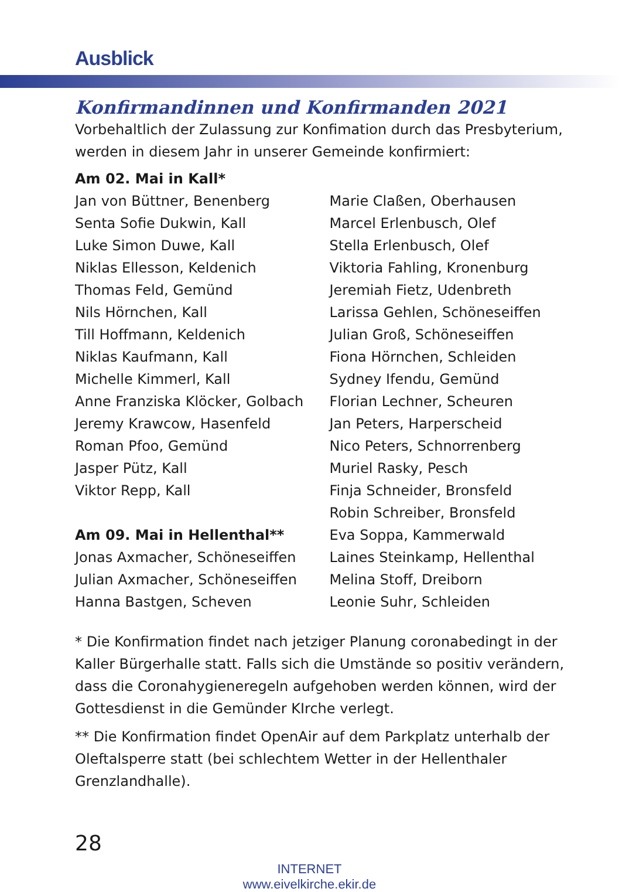Ausblick
Konfirmandinnen und Konfirmanden 2021
Vorbehaltlich der Zulassung zur Konfimation durch das Presbyterium, werden in diesem Jahr in unserer Gemeinde konfirmiert:
Am 02. Mai in Kall*
Jan von Büttner, Benenberg
Senta Sofie Dukwin, Kall
Luke Simon Duwe, Kall
Niklas Ellesson, Keldenich
Thomas Feld, Gemünd
Nils Hörnchen, Kall
Till Hoffmann, Keldenich
Niklas Kaufmann, Kall
Michelle Kimmerl, Kall
Anne Franziska Klöcker, Golbach
Jeremy Krawcow, Hasenfeld
Roman Pfoo, Gemünd
Jasper Pütz, Kall
Viktor Repp, Kall
Am 09. Mai in Hellenthal**
Jonas Axmacher, Schöneseiffen
Julian Axmacher, Schöneseiffen
Hanna Bastgen, Scheven
Marie Claßen, Oberhausen
Marcel Erlenbusch, Olef
Stella Erlenbusch, Olef
Viktoria Fahling, Kronenburg
Jeremiah Fietz, Udenbreth
Larissa Gehlen, Schöneseiffen
Julian Groß, Schöneseiffen
Fiona Hörnchen, Schleiden
Sydney Ifendu, Gemünd
Florian Lechner, Scheuren
Jan Peters, Harperscheid
Nico Peters, Schnorrenberg
Muriel Rasky, Pesch
Finja Schneider, Bronsfeld
Robin Schreiber, Bronsfeld
Eva Soppa, Kammerwald
Laines Steinkamp, Hellenthal
Melina Stoff, Dreiborn
Leonie Suhr, Schleiden
* Die Konfirmation findet nach jetziger Planung coronabedingt in der Kaller Bürgerhalle statt. Falls sich die Umstände so positiv verändern, dass die Coronahygieneregeln aufgehoben werden können, wird der Gottesdienst in die Gemünder KIrche verlegt.
** Die Konfirmation findet OpenAir auf dem Parkplatz unterhalb der Oleftalsperre statt (bei schlechtem Wetter in der Hellenthaler Grenzlandhalle).
28
INTERNET
www.eivelkirche.ekir.de